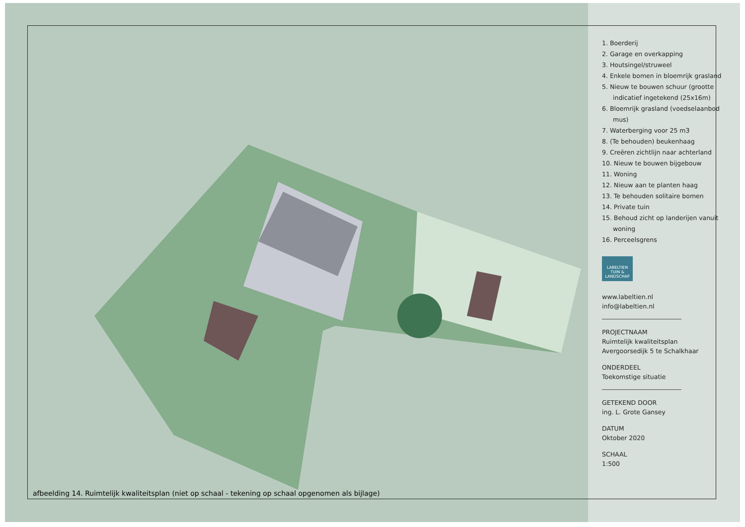afbeelding 14. Ruimtelijk kwaliteitsplan (niet op schaal - tekening op schaal opgenomen als bijlage)
1. Boerderij
2. Garage en overkapping
3. Houtsingel/struweel
4. Enkele bomen in bloemrijk grasland
5. Nieuw te bouwen schuur (grootte indicatief ingetekend (25x16m)
6. Bloemrijk grasland (voedselaanbod mus)
7. Waterberging voor 25 m3
8. (Te behouden) beukenhaag
9. Creëren zichtlijn naar achterland
10. Nieuw te bouwen bijgebouw
11. Woning
12. Nieuw aan te planten haag
13. Te behouden solitaire bomen
14. Private tuin
15. Behoud zicht op landerijen vanuit woning
16. Perceelsgrens
LABELTIEN
TUIN & LANDSCHAP
www.labeltien.nl
info@labeltien.nl
PROJECTNAAM
Ruimtelijk kwaliteitsplan
Avergoorsedijk 5 te Schalkhaar
ONDERDEEL
Toekomstige situatie
GETEKEND DOOR
ing. L. Grote Gansey
DATUM
Oktober 2020
SCHAAL
1:500